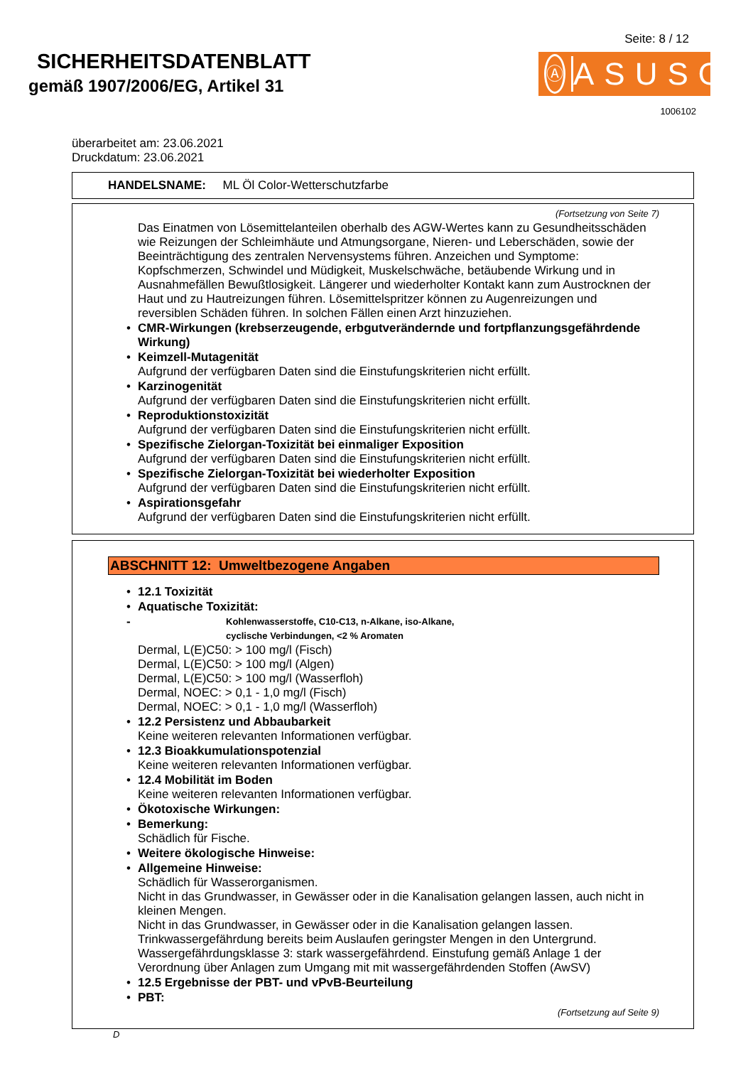SICHERHEITSDATENBLATT
gemäß 1907/2006/EG, Artikel 31
Seite: 8 / 12
Ⓐ
ASUSO
1006102
überarbeitet am: 23.06.2021
Druckdatum: 23.06.2021
HANDELSNAME: ML Öl Color-Wetterschutzfarbe
(Fortsetzung von Seite 7)
Das Einatmen von Lösemittelanteilen oberhalb des AGW-Wertes kann zu Gesundheitsschäden wie Reizungen der Schleimhäute und Atmungsorgane, Nieren- und Leberschäden, sowie der Beeinträchtigung des zentralen Nervensystems führen. Anzeichen und Symptome: Kopfschmerzen, Schwindel und Müdigkeit, Muskelschwäche, betäubende Wirkung und in Ausnahmefällen Bewußtlosigkeit. Längerer und wiederholter Kontakt kann zum Austrocknen der Haut und zu Hautreizungen führen. Lösemittelspritzer können zu Augenreizungen und reversiblen Schäden führen. In solchen Fällen einen Arzt hinzuziehen.
• CMR-Wirkungen (krebserzeugende, erbgutverändernde und fortpflanzungsgefährdende Wirkung)
• Keimzell-Mutagenität
Aufgrund der verfügbaren Daten sind die Einstufungskriterien nicht erfüllt.
• Karzinogenität
Aufgrund der verfügbaren Daten sind die Einstufungskriterien nicht erfüllt.
• Reproduktionstoxizität
Aufgrund der verfügbaren Daten sind die Einstufungskriterien nicht erfüllt.
• Spezifische Zielorgan-Toxizität bei einmaliger Exposition
Aufgrund der verfügbaren Daten sind die Einstufungskriterien nicht erfüllt.
• Spezifische Zielorgan-Toxizität bei wiederholter Exposition
Aufgrund der verfügbaren Daten sind die Einstufungskriterien nicht erfüllt.
• Aspirationsgefahr
Aufgrund der verfügbaren Daten sind die Einstufungskriterien nicht erfüllt.
ABSCHNITT 12: Umweltbezogene Angaben
• 12.1 Toxizität
• Aquatische Toxizität:
-
Kohlenwasserstoffe, C10-C13, n-Alkane, iso-Alkane,
cyclische Verbindungen, <2 % Aromaten
Dermal, L(E)C50: > 100 mg/l (Fisch)
Dermal, L(E)C50: > 100 mg/l (Algen)
Dermal, L(E)C50: > 100 mg/l (Wasserfloh)
Dermal, NOEC: > 0,1 - 1,0 mg/l (Fisch)
Dermal, NOEC: > 0,1 - 1,0 mg/l (Wasserfloh)
• 12.2 Persistenz und Abbaubarkeit
Keine weiteren relevanten Informationen verfügbar.
• 12.3 Bioakkumulationspotenzial
Keine weiteren relevanten Informationen verfügbar.
• 12.4 Mobilität im Boden
Keine weiteren relevanten Informationen verfügbar.
• Ökotoxische Wirkungen:
• Bemerkung:
Schädlich für Fische.
• Weitere ökologische Hinweise:
• Allgemeine Hinweise:
Schädlich für Wasserorganismen.
Nicht in das Grundwasser, in Gewässer oder in die Kanalisation gelangen lassen, auch nicht in kleinen Mengen.
Nicht in das Grundwasser, in Gewässer oder in die Kanalisation gelangen lassen.
Trinkwassergefährdung bereits beim Auslaufen geringster Mengen in den Untergrund.
Wassergefährdungsklasse 3: stark wassergefährdend. Einstufung gemäß Anlage 1 der Verordnung über Anlagen zum Umgang mit mit wassergefährdenden Stoffen (AwSV)
• 12.5 Ergebnisse der PBT- und vPvB-Beurteilung
• PBT:
(Fortsetzung auf Seite 9)
D